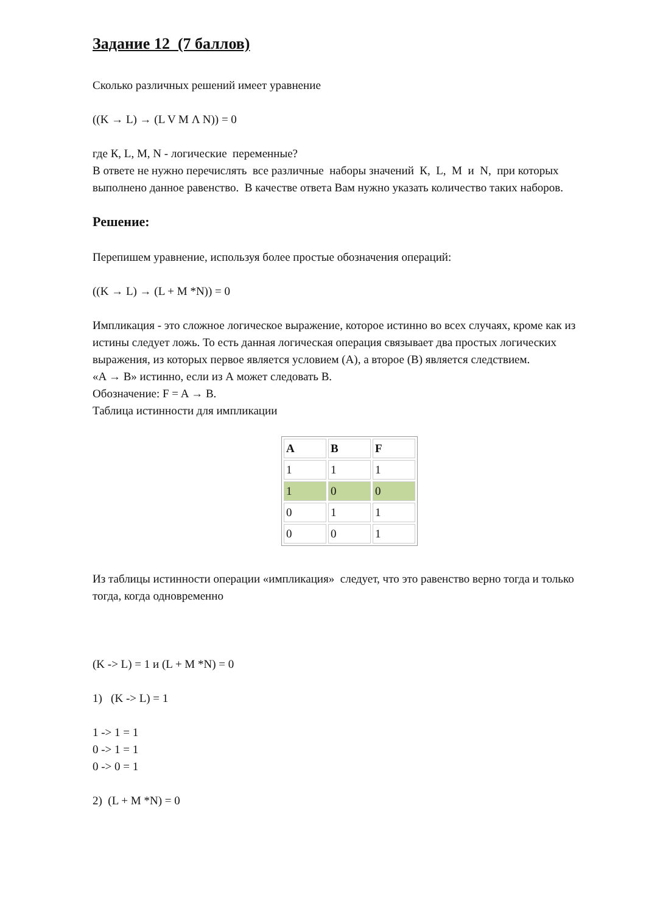Задание 12 (7 баллов)
Сколько различных решений имеет уравнение
((K → L) → (L V M Λ N)) = 0
где К, L, M, N - логические переменные?
В ответе не нужно перечислять все различные наборы значений К, L, M и N, при которых выполнено данное равенство. В качестве ответа Вам нужно указать количество таких наборов.
Решение:
Перепишем уравнение, используя более простые обозначения операций:
((K → L) → (L + M *N)) = 0
Импликация - это сложное логическое выражение, которое истинно во всех случаях, кроме как из истины следует ложь. То есть данная логическая операция связывает два простых логических выражения, из которых первое является условием (А), а второе (В) является следствием.
«A → B» истинно, если из А может следовать В.
Обозначение: F = A → B.
Таблица истинности для импликации
| A | B | F |
| 1 | 1 | 1 |
| 1 | 0 | 0 |
| 0 | 1 | 1 |
| 0 | 0 | 1 |
Из таблицы истинности операции «импликация» следует, что это равенство верно тогда и только тогда, когда одновременно
(K -> L) = 1 и (L + M *N) = 0
1) (K -> L) = 1
1 -> 1 = 1
0 -> 1 = 1
0 -> 0 = 1
2) (L + M *N) = 0